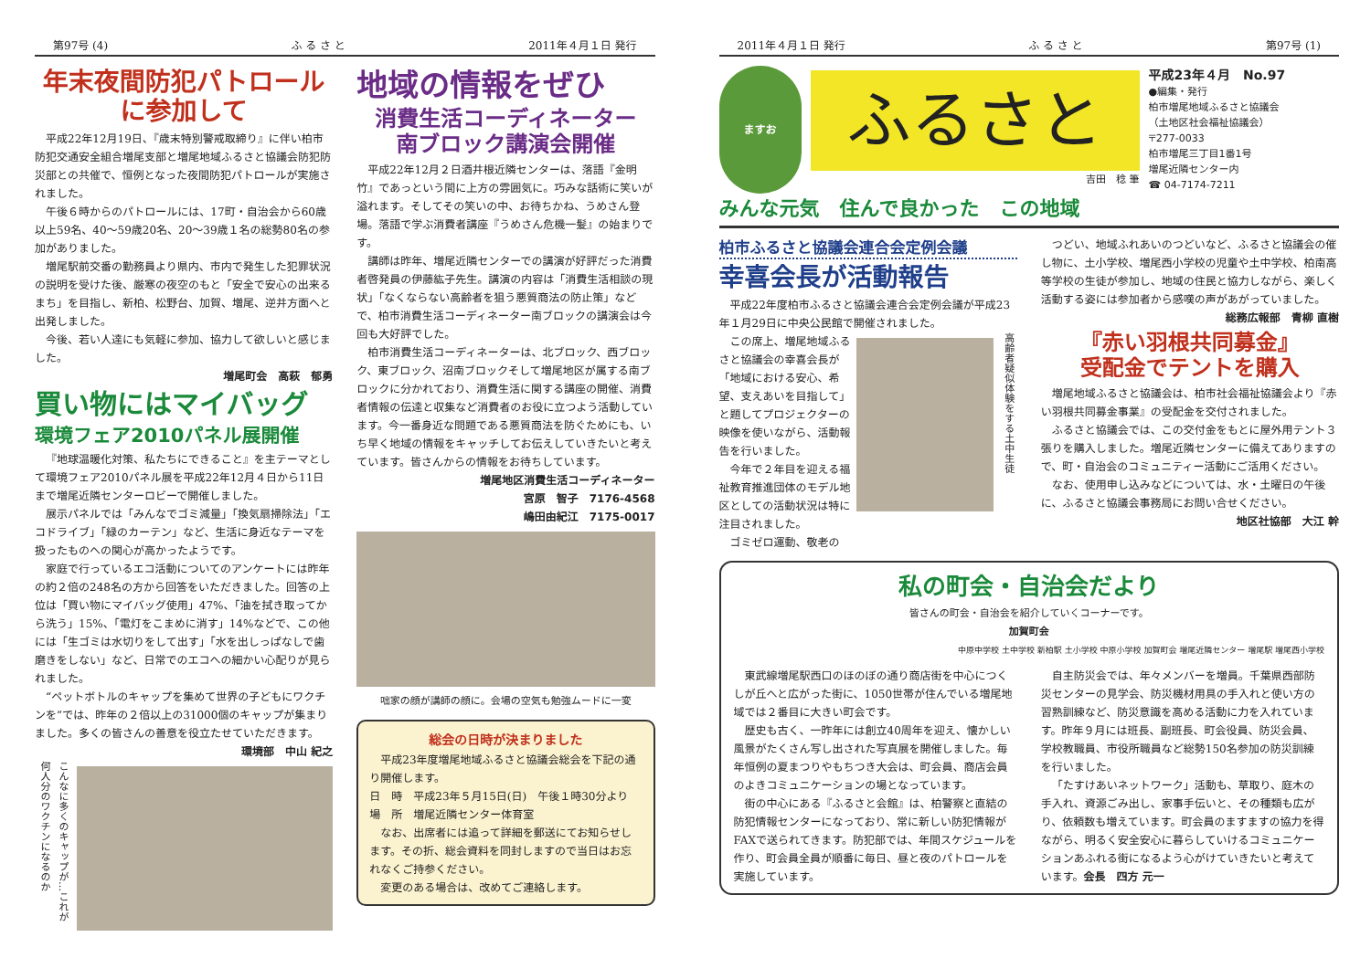第97号 (4) ふ る さ と 2011年４月１日 発行
年末夜間防犯パトロールに参加して
平成22年12月19日、『歳末特別警戒取締り』に伴い柏市防犯交通安全組合増尾支部と増尾地域ふるさと協議会防犯防災部との共催で、恒例となった夜間防犯パトロールが実施されました。
午後６時からのパトロールには、17町・自治会から60歳以上59名、40～59歳20名、20～39歳１名の総勢80名の参加がありました。
増尾駅前交番の勤務員より県内、市内で発生した犯罪状況の説明を受けた後、厳寒の夜空のもと「安全で安心の出来るまち」を目指し、新柏、松野台、加賀、増尾、逆井方面へと出発しました。
今後、若い人達にも気軽に参加、協力して欲しいと感じました。
増尾町会　高萩　郁勇
買い物にはマイバッグ
環境フェア2010パネル展開催
『地球温暖化対策、私たちにできること』を主テーマとして環境フェア2010パネル展を平成22年12月４日から11日まで増尾近隣センターロビーで開催しました。
展示パネルでは「みんなでゴミ減量」「換気扇掃除法」「エコドライブ」「緑のカーテン」など、生活に身近なテーマを扱ったものへの関心が高かったようです。
家庭で行っているエコ活動についてのアンケートには昨年の約２倍の248名の方から回答をいただきました。回答の上位は「買い物にマイバッグ使用」47%、「油を拭き取ってから洗う」15%、「電灯をこまめに消す」14%などで、この他には「生ゴミは水切りをして出す」「水を出しっぱなしで歯磨きをしない」など、日常でのエコへの細かい心配りが見られました。
“ペットボトルのキャップを集めて世界の子どもにワクチンを”では、昨年の２倍以上の31000個のキャップが集まりました。多くの皆さんの善意を役立たせていただきます。
環境部　中山 紀之
こんなに多くのキャップが…これが何人分のワクチンになるのか
地域の情報をぜひ
消費生活コーディネーター
南ブロック講演会開催
平成22年12月２日酒井根近隣センターは、落語『金明竹』であっという間に上方の雰囲気に。巧みな話術に笑いが溢れます。そしてその笑いの中、お待ちかね、うめさん登場。落語で学ぶ消費者講座『うめさん危機一髪』の始まりです。
講師は昨年、増尾近隣センターでの講演が好評だった消費者啓発員の伊藤紘子先生。講演の内容は「消費生活相談の現状」「なくならない高齢者を狙う悪質商法の防止策」などで、柏市消費生活コーディネーター南ブロックの講演会は今回も大好評でした。
柏市消費生活コーディネーターは、北ブロック、西ブロック、東ブロック、沼南ブロックそして増尾地区が属する南ブロックに分かれており、消費生活に関する講座の開催、消費者情報の伝達と収集など消費者のお役に立つよう活動しています。今一番身近な問題である悪質商法を防ぐためにも、いち早く地域の情報をキャッチしてお伝えしていきたいと考えています。皆さんからの情報をお待ちしています。
増尾地区消費生活コーディネーター
宮原　智子　7176-4568
嶋田由紀江　7175-0017
咄家の顔が講師の顔に。会場の空気も勉強ムードに一変
総会の日時が決まりました
平成23年度増尾地域ふるさと協議会総会を下記の通り開催します。
日　時　平成23年５月15日(日)　午後１時30分より
場　所　増尾近隣センター体育室
なお、出席者には追って詳細を郵送にてお知らせします。その折、総会資料を同封しますので当日はお忘れなくご持参ください。
変更のある場合は、改めてご連絡します。
2011年４月１日 発行 ふ る さ と 第97号 (1)
ますお
ふるさと
吉田　稔 筆
平成23年４月　No.97
●編集・発行
柏市増尾地域ふるさと協議会
（土地区社会福祉協議会）
〒277-0033
柏市増尾三丁目1番1号
増尾近隣センター内
☎ 04-7174-7211
みんな元気　住んで良かった　この地域
柏市ふるさと協議会連合会定例会議
幸喜会長が活動報告
平成22年度柏市ふるさと協議会連合会定例会議が平成23年１月29日に中央公民館で開催されました。
この席上、増尾地域ふるさと協議会の幸喜会長が「地域における安心、希望、支えあいを目指して」と題してプロジェクターの映像を使いながら、活動報告を行いました。
今年で２年目を迎える福祉教育推進団体のモデル地区としての活動状況は特に注目されました。
ゴミゼロ運動、敬老の
高齢者疑似体験をする土中生徒
つどい、地域ふれあいのつどいなど、ふるさと協議会の催し物に、土小学校、増尾西小学校の児童や土中学校、柏南高等学校の生徒が参加し、地域の住民と協力しながら、楽しく活動する姿には参加者から感嘆の声があがっていました。
総務広報部　青柳 直樹
『赤い羽根共同募金』
受配金でテントを購入
増尾地域ふるさと協議会は、柏市社会福祉協議会より『赤い羽根共同募金事業』の受配金を交付されました。
ふるさと協議会では、この交付金をもとに屋外用テント３張りを購入しました。増尾近隣センターに備えてありますので、町・自治会のコミュニティー活動にご活用ください。
なお、使用申し込みなどについては、水・土曜日の午後に、ふるさと協議会事務局にお問い合せください。
地区社協部　大江 幹
私の町会・自治会だより
皆さんの町会・自治会を紹介していくコーナーです。
加賀町会
中原中学校 土中学校 新柏駅 土小学校 中原小学校 加賀町会 増尾近隣センター 増尾駅 増尾西小学校
東武線増尾駅西口のほのぼの通り商店街を中心につくしが丘へと広がった街に、1050世帯が住んでいる増尾地域では２番目に大きい町会です。
歴史も古く、一昨年には創立40周年を迎え、懐かしい風景がたくさん写し出された写真展を開催しました。毎年恒例の夏まつりやもちつき大会は、町会員、商店会員のよきコミュニケーションの場となっています。
街の中心にある『ふるさと会館』は、柏警察と直結の防犯情報センターになっており、常に新しい防犯情報がFAXで送られてきます。防犯部では、年間スケジュールを作り、町会員全員が順番に毎日、昼と夜のパトロールを実施しています。
自主防災会では、年々メンバーを増員。千葉県西部防災センターの見学会、防災機材用具の手入れと使い方の習熟訓練など、防災意識を高める活動に力を入れています。昨年９月には班長、副班長、町会役員、防災会員、学校教職員、市役所職員など総勢150名参加の防災訓練を行いました。
「たすけあいネットワーク」活動も、草取り、庭木の手入れ、資源ごみ出し、家事手伝いと、その種類も広がり、依頼数も増えています。町会員のますますの協力を得ながら、明るく安全安心に暮らしていけるコミュニケーションあふれる街になるよう心がけていきたいと考えています。会長　四方 元一